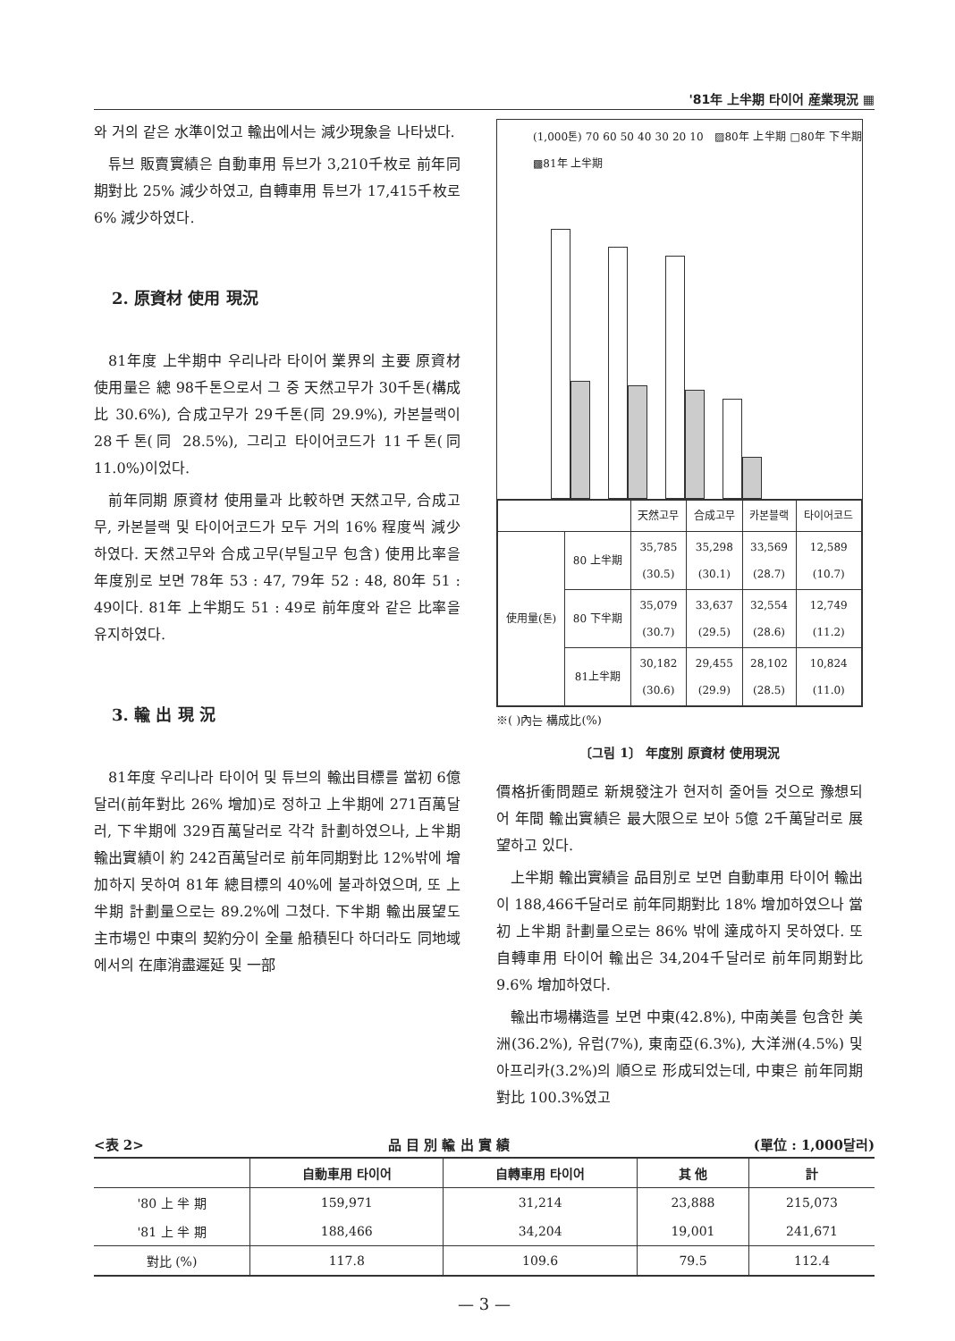'81年 上半期 타이어 産業現況 ▦
와 거의 같은 水準이었고 輸出에서는 減少現象을 나타냈다.
튜브 販賣實績은 自動車用 튜브가 3,210千枚로 前年同期對比 25% 減少하였고, 自轉車用 튜브가 17,415千枚로 6% 減少하였다.
2. 原資材 使用 現況
81年度 上半期中 우리나라 타이어 業界의 主要 原資材 使用量은 總 98千톤으로서 그 중 天然고무가 30千톤(構成比 30.6%), 合成고무가 29千톤(同 29.9%), 카본블랙이 28千톤(同 28.5%), 그리고 타이어코드가 11千톤(同 11.0%)이었다.
前年同期 原資材 使用量과 比較하면 天然고무, 合成고무, 카본블랙 및 타이어코드가 모두 거의 16% 程度씩 減少하였다. 天然고무와 合成고무(부틸고무 包含) 使用比率을 年度別로 보면 78年 53 : 47, 79年 52 : 48, 80年 51 : 49이다. 81年 上半期도 51 : 49로 前年度와 같은 比率을 유지하였다.
3. 輸 出 現 況
81年度 우리나라 타이어 및 튜브의 輸出目標를 當初 6億달러(前年對比 26% 增加)로 정하고 上半期에 271百萬달러, 下半期에 329百萬달러로 각각 計劃하였으나, 上半期 輸出實績이 約 242百萬달러로 前年同期對比 12%밖에 增加하지 못하여 81年 總目標의 40%에 불과하였으며, 또 上半期 計劃量으로는 89.2%에 그쳤다. 下半期 輸出展望도 主市場인 中東의 契約分이 全量 船積된다 하더라도 同地域에서의 在庫消盡遲延 및 一部
(1,000톤) 70 60 50 40 30 20 10 ▨80年 上半期 □80年 下半期 ▩81年 上半期
| | | 天然고무 | 合成고무 | 카본블랙 | 타이어코드 |
| 使用量(톤) | 80 上半期 | 35,785 (30.5) | 35,298 (30.1) | 33,569 (28.7) | 12,589 (10.7) |
| | 80 下半期 | 35,079 (30.7) | 33,637 (29.5) | 32,554 (28.6) | 12,749 (11.2) |
| | 81上半期 | 30,182 (30.6) | 29,455 (29.9) | 28,102 (28.5) | 10,824 (11.0) |
※( )內는 構成比(%)
〔그림 1〕 年度別 原資材 使用現況
價格折衝問題로 新規發注가 현저히 줄어들 것으로 豫想되어 年間 輸出實績은 最大限으로 보아 5億 2千萬달러로 展望하고 있다.
上半期 輸出實績을 品目別로 보면 自動車用 타이어 輸出이 188,466千달러로 前年同期對比 18% 增加하였으나 當初 上半期 計劃量으로는 86% 밖에 達成하지 못하였다. 또 自轉車用 타이어 輸出은 34,204千달러로 前年同期對比 9.6% 增加하였다.
輸出市場構造를 보면 中東(42.8%), 中南美를 包含한 美洲(36.2%), 유럽(7%), 東南亞(6.3%), 大洋洲(4.5%) 및 아프리카(3.2%)의 順으로 形成되었는데, 中東은 前年同期對比 100.3%였고
<表 2> 品 目 別 輸 出 實 績 (單位 : 1,000달러)
| | 自動車用 타이어 | 自轉車用 타이어 | 其 他 | 計 |
| --- | --- | --- | --- | --- |
| '80 上 半 期 | 159,971 | 31,214 | 23,888 | 215,073 |
| '81 上 半 期 | 188,466 | 34,204 | 19,001 | 241,671 |
| 對比 (%) | 117.8 | 109.6 | 79.5 | 112.4 |
— 3 —